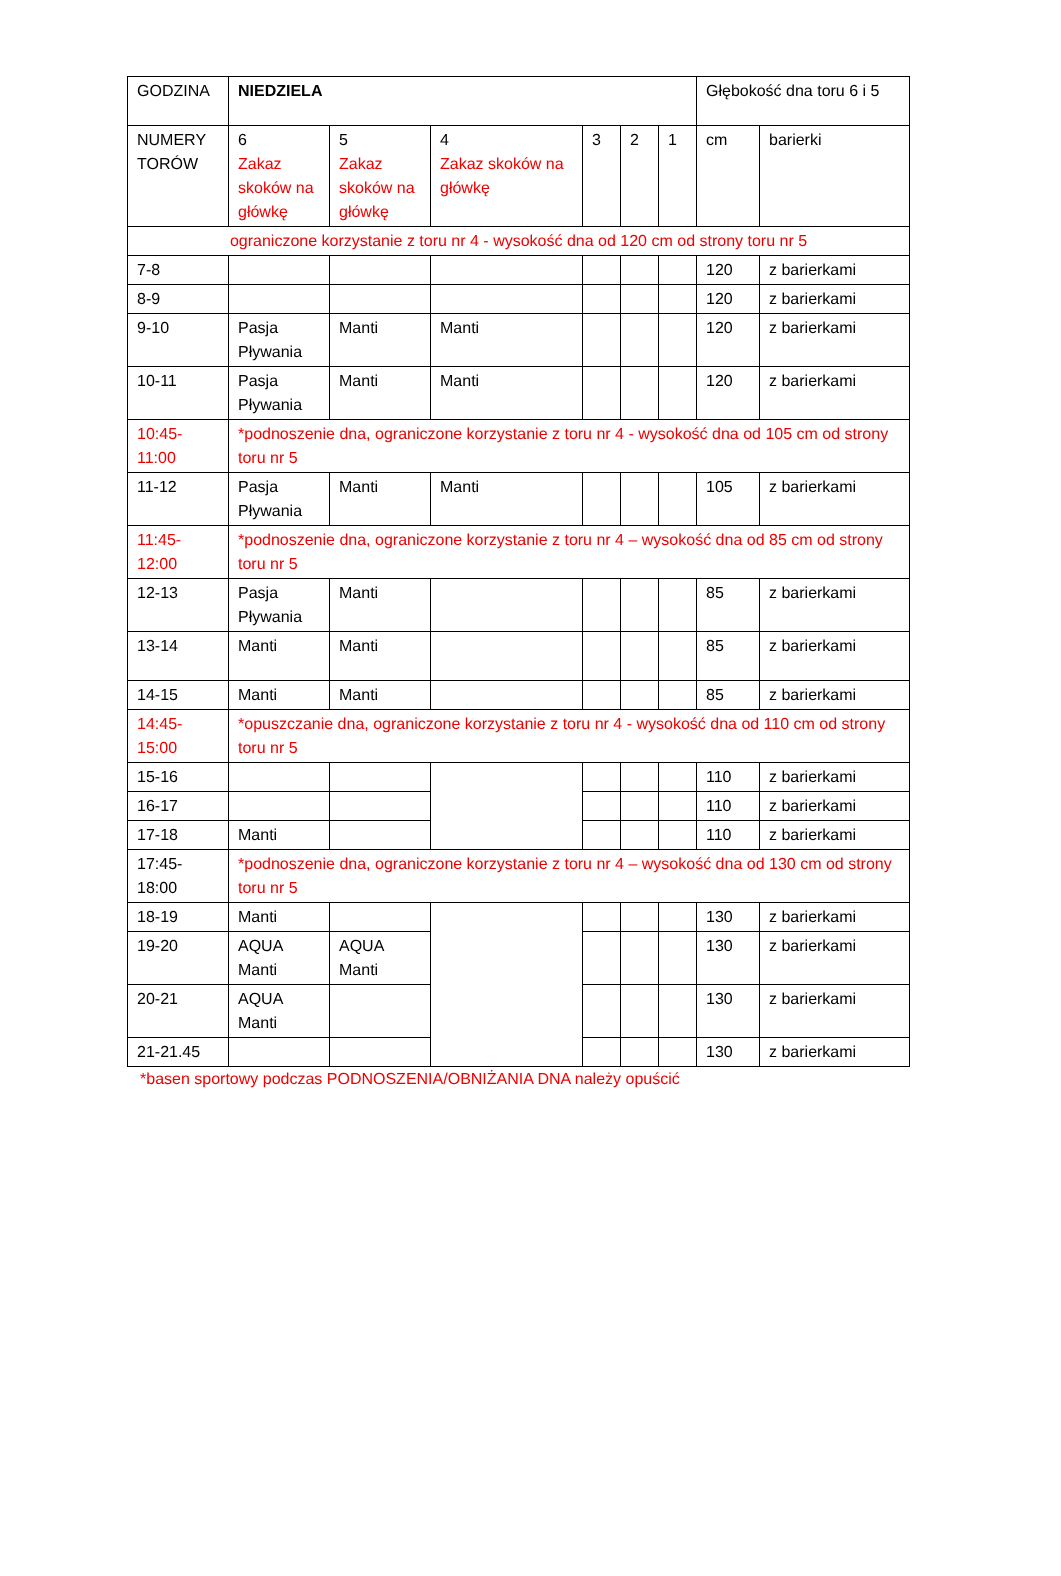| GODZINA | NIEDZIELA | | | | | | Głębokość dna toru 6 i 5 | |
| NUMERY TORÓW | 6 Zakaz skoków na główkę | 5 Zakaz skoków na główkę | 4 Zakaz skoków na główkę | 3 | 2 | 1 | cm | barierki |
| ograniczone korzystanie z toru nr 4 - wysokość dna od 120 cm od strony toru nr 5 | | | | | | | | |
| 7-8 | | | | | | | 120 | z barierkami |
| 8-9 | | | | | | | 120 | z barierkami |
| 9-10 | Pasja Pływania | Manti | Manti | | | | 120 | z barierkami |
| 10-11 | Pasja Pływania | Manti | Manti | | | | 120 | z barierkami |
| 10:45-11:00 | *podnoszenie dna, ograniczone korzystanie z toru nr 4 - wysokość dna od 105 cm od strony toru nr 5 | | | | | | | |
| 11-12 | Pasja Pływania | Manti | Manti | | | | 105 | z barierkami |
| 11:45-12:00 | *podnoszenie dna, ograniczone korzystanie z toru nr 4 – wysokość dna od 85 cm od strony toru nr 5 | | | | | | | |
| 12-13 | Pasja Pływania | Manti | | | | | 85 | z barierkami |
| 13-14 | Manti | Manti | | | | | 85 | z barierkami |
| 14-15 | Manti | Manti | | | | | 85 | z barierkami |
| 14:45-15:00 | *opuszczanie dna, ograniczone korzystanie z toru nr 4 - wysokość dna od 110 cm od strony toru nr 5 | | | | | | | |
| 15-16 | | | | | | | 110 | z barierkami |
| 16-17 | | | | | | | 110 | z barierkami |
| 17-18 | Manti | | | | | | 110 | z barierkami |
| 17:45-18:00 | *podnoszenie dna, ograniczone korzystanie z toru nr 4 – wysokość dna od 130 cm od strony toru nr 5 | | | | | | | |
| 18-19 | Manti | | | | | | 130 | z barierkami |
| 19-20 | AQUA Manti | AQUA Manti | | | | | 130 | z barierkami |
| 20-21 | AQUA Manti | | | | | | 130 | z barierkami |
| 21-21.45 | | | | | | | 130 | z barierkami |
*basen sportowy podczas PODNOSZENIA/OBNIŻANIA DNA należy opuścić